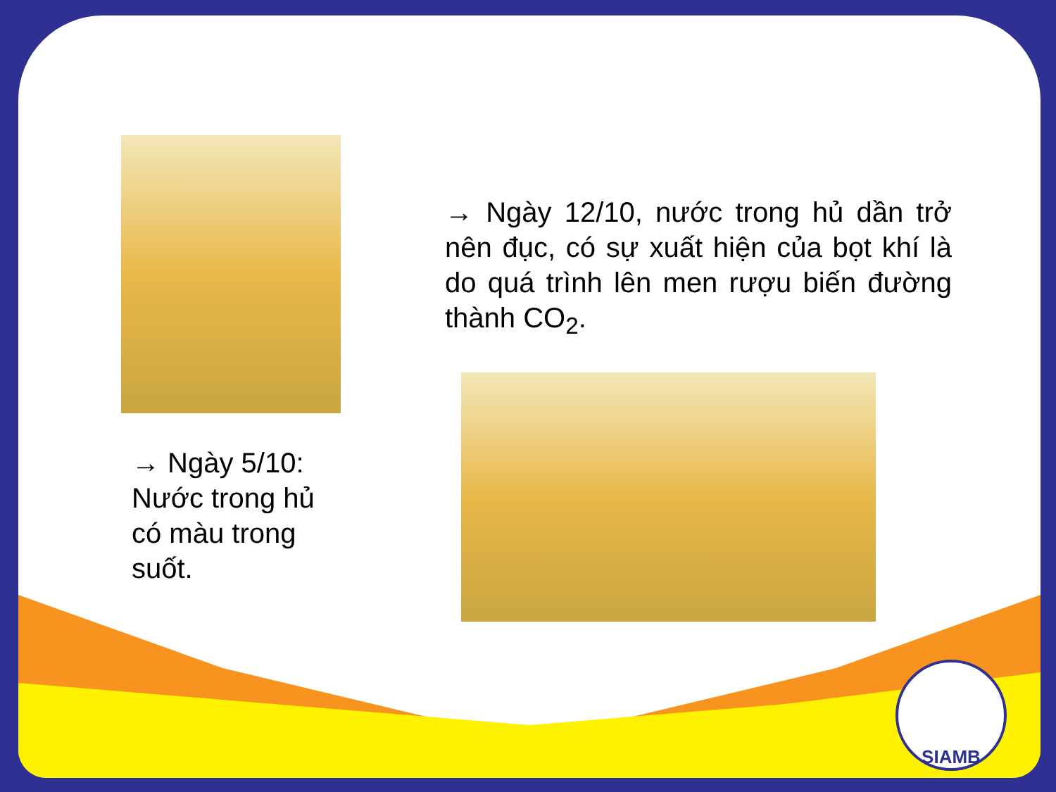→ Ngày 12/10, nước trong hủ dần trở nên đục, có sự xuất hiện của bọt khí là do quá trình lên men rượu biến đường thành CO<sub>2</sub>.
→ Ngày 5/10: Nước trong hủ có màu trong suốt.
SIAMB